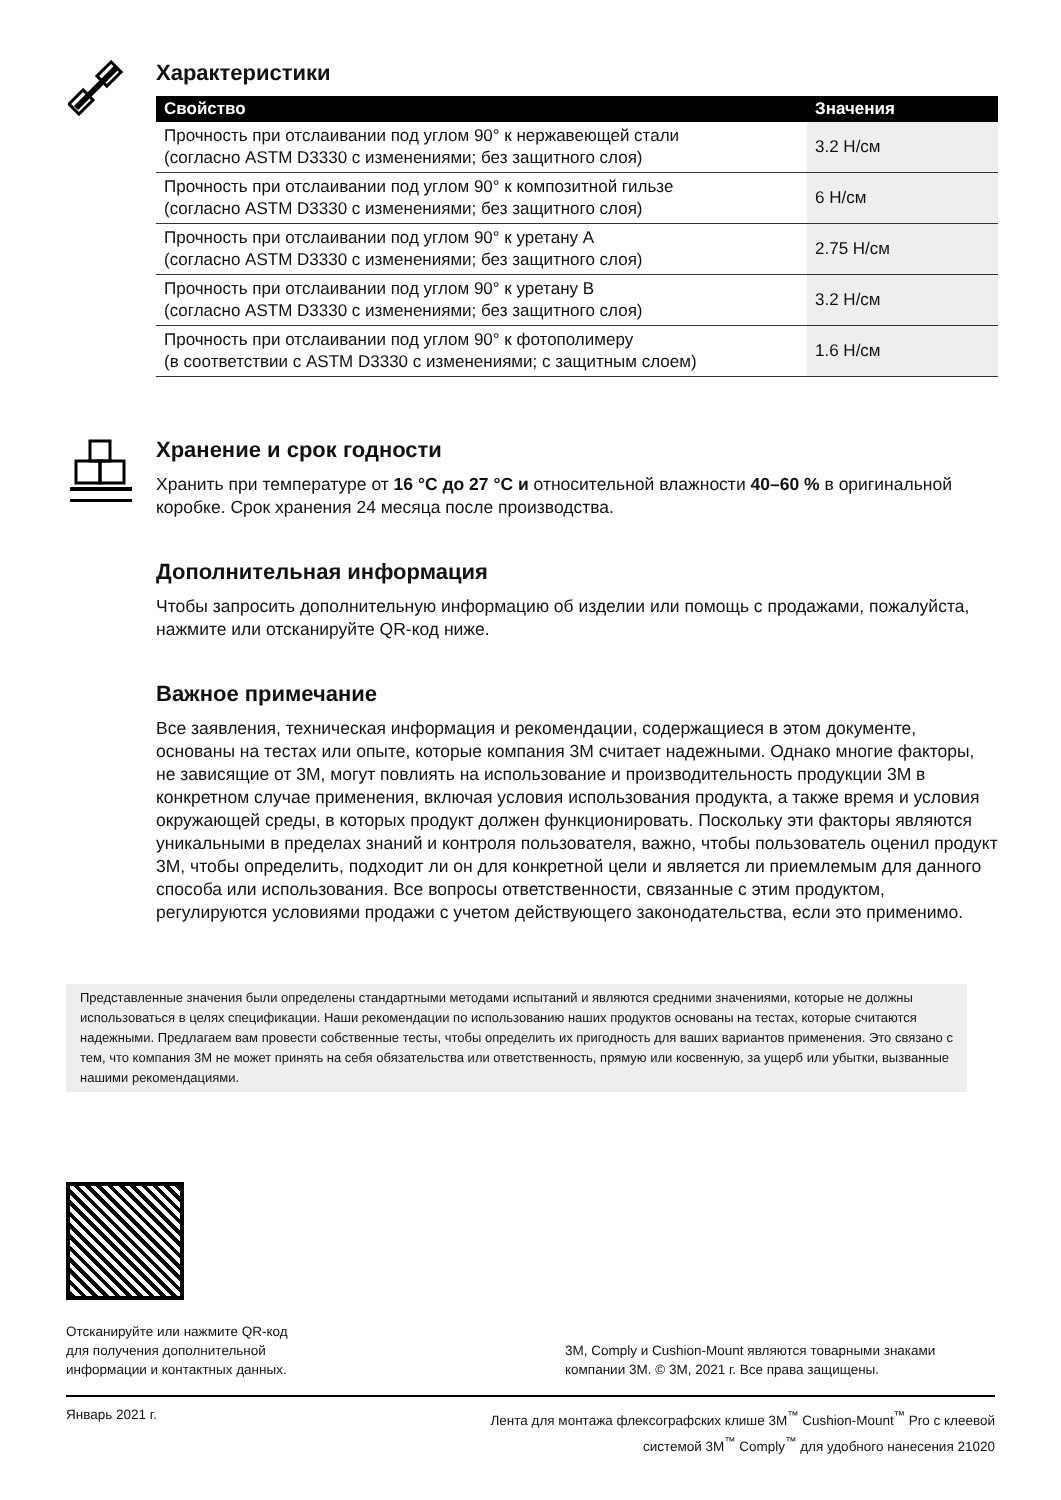Характеристики
| Свойство | Значения |
| --- | --- |
| Прочность при отслаивании под углом 90° к нержавеющей стали (согласно ASTM D3330 с изменениями; без защитного слоя) | 3.2 Н/см |
| Прочность при отслаивании под углом 90° к композитной гильзе (согласно ASTM D3330 с изменениями; без защитного слоя) | 6 Н/см |
| Прочность при отслаивании под углом 90° к уретану A (согласно ASTM D3330 с изменениями; без защитного слоя) | 2.75 Н/см |
| Прочность при отслаивании под углом 90° к уретану B (согласно ASTM D3330 с изменениями; без защитного слоя) | 3.2 Н/см |
| Прочность при отслаивании под углом 90° к фотополимеру (в соответствии с ASTM D3330 с изменениями; с защитным слоем) | 1.6 Н/см |
Хранение и срок годности
Хранить при температуре от 16 °C до 27 °C и относительной влажности 40–60 % в оригинальной коробке. Срок хранения 24 месяца после производства.
Дополнительная информация
Чтобы запросить дополнительную информацию об изделии или помощь с продажами, пожалуйста, нажмите или отсканируйте QR-код ниже.
Важное примечание
Все заявления, техническая информация и рекомендации, содержащиеся в этом документе, основаны на тестах или опыте, которые компания 3M считает надежными. Однако многие факторы, не зависящие от 3M, могут повлиять на использование и производительность продукции 3M в конкретном случае применения, включая условия использования продукта, а также время и условия окружающей среды, в которых продукт должен функционировать. Поскольку эти факторы являются уникальными в пределах знаний и контроля пользователя, важно, чтобы пользователь оценил продукт 3M, чтобы определить, подходит ли он для конкретной цели и является ли приемлемым для данного способа или использования. Все вопросы ответственности, связанные с этим продуктом, регулируются условиями продажи с учетом действующего законодательства, если это применимо.
Представленные значения были определены стандартными методами испытаний и являются средними значениями, которые не должны использоваться в целях спецификации. Наши рекомендации по использованию наших продуктов основаны на тестах, которые считаются надежными. Предлагаем вам провести собственные тесты, чтобы определить их пригодность для ваших вариантов применения. Это связано с тем, что компания 3M не может принять на себя обязательства или ответственность, прямую или косвенную, за ущерб или убытки, вызванные нашими рекомендациями.
Отсканируйте или нажмите QR-код
для получения дополнительной
информации и контактных данных.
3M, Comply и Cushion-Mount являются товарными знаками компании 3M. © 3M, 2021 г. Все права защищены.
Январь 2021 г. Лента для монтажа флексографских клише 3M<sup>™</sup> Cushion-Mount<sup>™</sup> Pro с клеевой
системой 3M<sup>™</sup> Comply<sup>™</sup> для удобного нанесения 21020